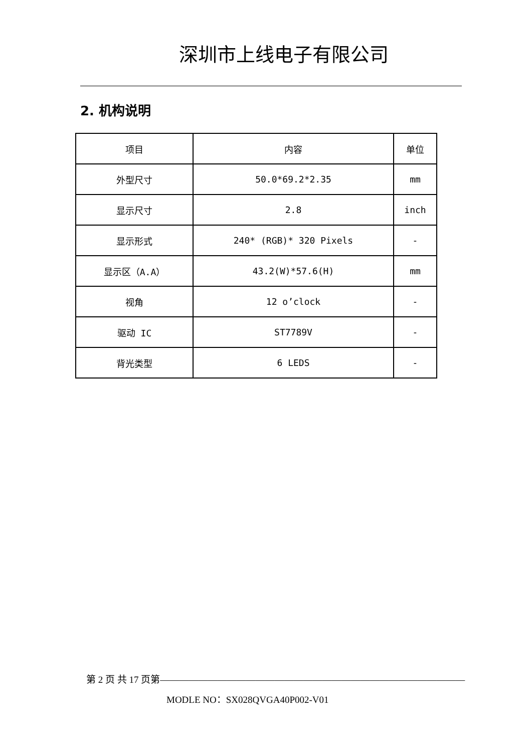深圳市上线电子有限公司
2. 机构说明
| 项目 | 内容 | 单位 |
| 外型尺寸 | 50.0*69.2*2.35 | mm |
| 显示尺寸 | 2.8 | inch |
| 显示形式 | 240* (RGB)* 320 Pixels | - |
| 显示区（A.A） | 43.2(W)*57.6(H) | mm |
| 视角 | 12 o’clock | - |
| 驱动 IC | ST7789V | - |
| 背光类型 | 6 LEDS | - |
第 2 页 共 17 页第————————————————————————————————
MODLE NO：SX028QVGA40P002-V01